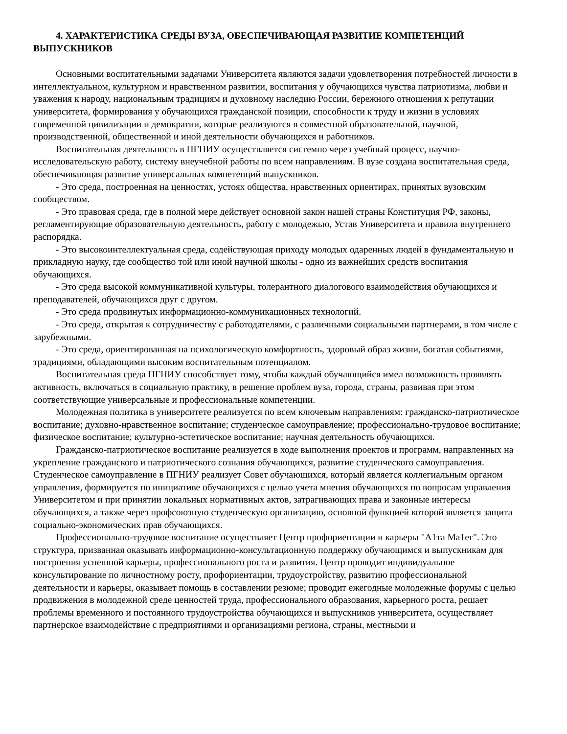4. ХАРАКТЕРИСТИКА СРЕДЫ ВУЗА, ОБЕСПЕЧИВАЮЩАЯ РАЗВИТИЕ КОМПЕТЕНЦИЙ ВЫПУСКНИКОВ
Основными воспитательными задачами Университета являются задачи удовлетворения потребностей личности в интеллектуальном, культурном и нравственном развитии, воспитания у обучающихся чувства патриотизма, любви и уважения к народу, национальным традициям и духовному наследию России, бережного отношения к репутации университета, формирования у обучающихся гражданской позиции, способности к труду и жизни в условиях современной цивилизации и демократии, которые реализуются в совместной образовательной, научной, производственной, общественной и иной деятельности обучающихся и работников.
Воспитательная деятельность в ПГНИУ осуществляется системно через учебный процесс, научно-исследовательскую работу, систему внеучебной работы по всем направлениям. В вузе создана воспитательная среда, обеспечивающая развитие универсальных компетенций выпускников.
- Это среда, построенная на ценностях, устоях общества, нравственных ориентирах, принятых вузовским сообществом.
- Это правовая среда, где в полной мере действует основной закон нашей страны Конституция РФ, законы, регламентирующие образовательную деятельность, работу с молодежью, Устав Университета и правила внутреннего распорядка.
- Это высокоинтеллектуальная среда, содействующая приходу молодых одаренных людей в фундаментальную и прикладную науку, где сообщество той или иной научной школы - одно из важнейших средств воспитания обучающихся.
- Это среда высокой коммуникативной культуры, толерантного диалогового взаимодействия обучающихся и преподавателей, обучающихся друг с другом.
- Это среда продвинутых информационно-коммуникационных технологий.
- Это среда, открытая к сотрудничеству с работодателями, с различными социальными партнерами, в том числе с зарубежными.
- Это среда, ориентированная на психологическую комфортность, здоровый образ жизни, богатая событиями, традициями, обладающими высоким воспитательным потенциалом.
Воспитательная среда ПГНИУ способствует тому, чтобы каждый обучающийся имел возможность проявлять активность, включаться в социальную практику, в решение проблем вуза, города, страны, развивая при этом соответствующие универсальные и профессиональные компетенции.
Молодежная политика в университете реализуется по всем ключевым направлениям: гражданско-патриотическое воспитание; духовно-нравственное воспитание; студенческое самоуправление; профессионально-трудовое воспитание; физическое воспитание; культурно-эстетическое воспитание; научная деятельность обучающихся.
Гражданско-патриотическое воспитание реализуется в ходе выполнения проектов и программ, направленных на укрепление гражданского и патриотического сознания обучающихся, развитие студенческого самоуправления. Студенческое самоуправление в ПГНИУ реализует Совет обучающихся, который является коллегиальным органом управления, формируется по инициативе обучающихся с целью учета мнения обучающихся по вопросам управления Университетом и при принятии локальных нормативных актов, затрагивающих права и законные интересы обучающихся, а также через профсоюзную студенческую организацию, основной функцией которой является защита социально-экономических прав обучающихся.
Профессионально-трудовое воспитание осуществляет Центр профориентации и карьеры "А1та Ма1ег". Это структура, призванная оказывать информационно-консультационную поддержку обучающимся и выпускникам для построения успешной карьеры, профессионального роста и развития. Центр проводит индивидуальное консультирование по личностному росту, профориентации, трудоустройству, развитию профессиональной деятельности и карьеры, оказывает помощь в составлении резюме; проводит ежегодные молодежные форумы с целью продвижения в молодежной среде ценностей труда, профессионального образования, карьерного роста, решает проблемы временного и постоянного трудоустройства обучающихся и выпускников университета, осуществляет партнерское взаимодействие с предприятиями и организациями региона, страны, местными и